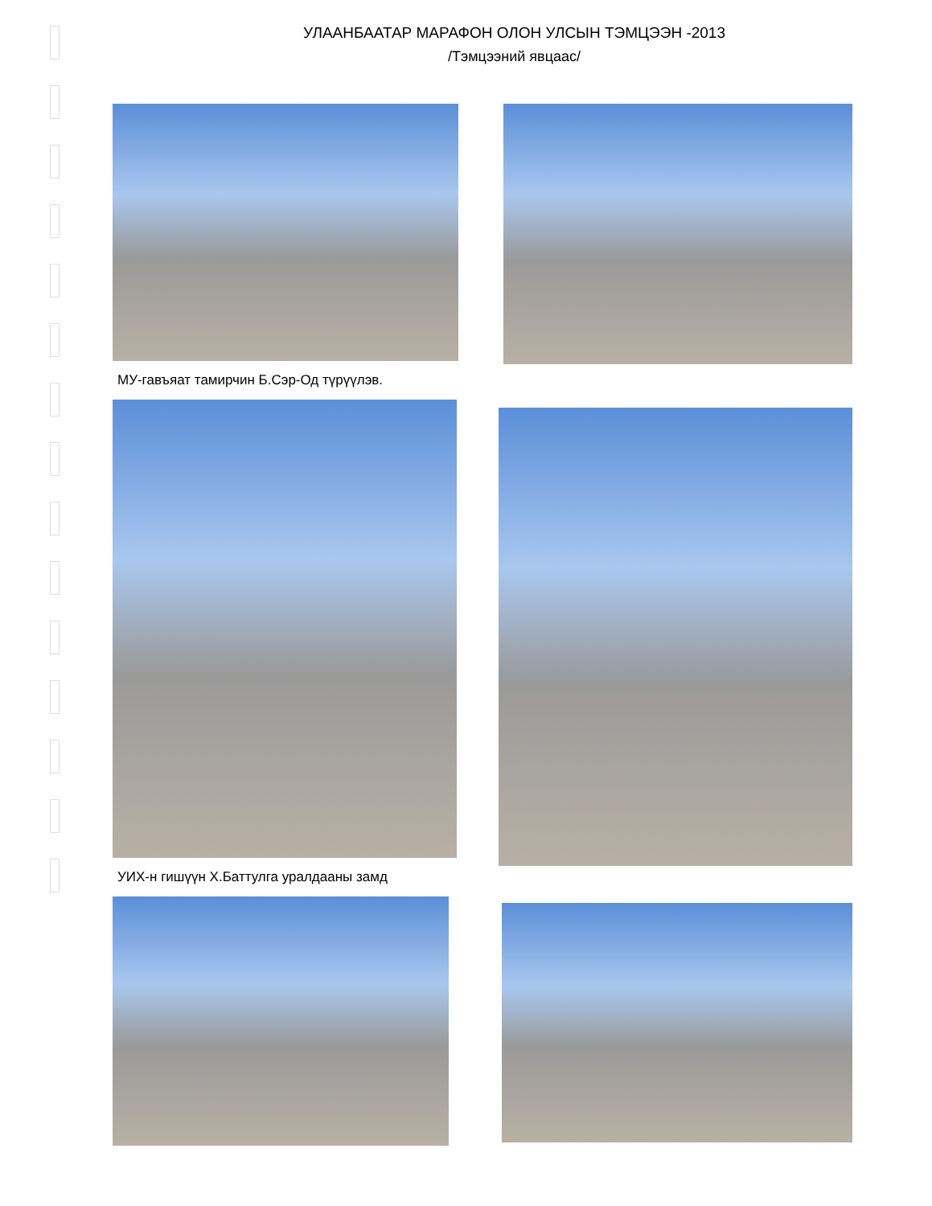УЛААНБААТАР МАРАФОН ОЛОН УЛСЫН ТЭМЦЭЭН -2013
/Тэмцээний явцаас/
МУ-гавъяат тамирчин Б.Сэр-Од түрүүлэв.
УИХ-н гишүүн Х.Баттулга уралдааны замд